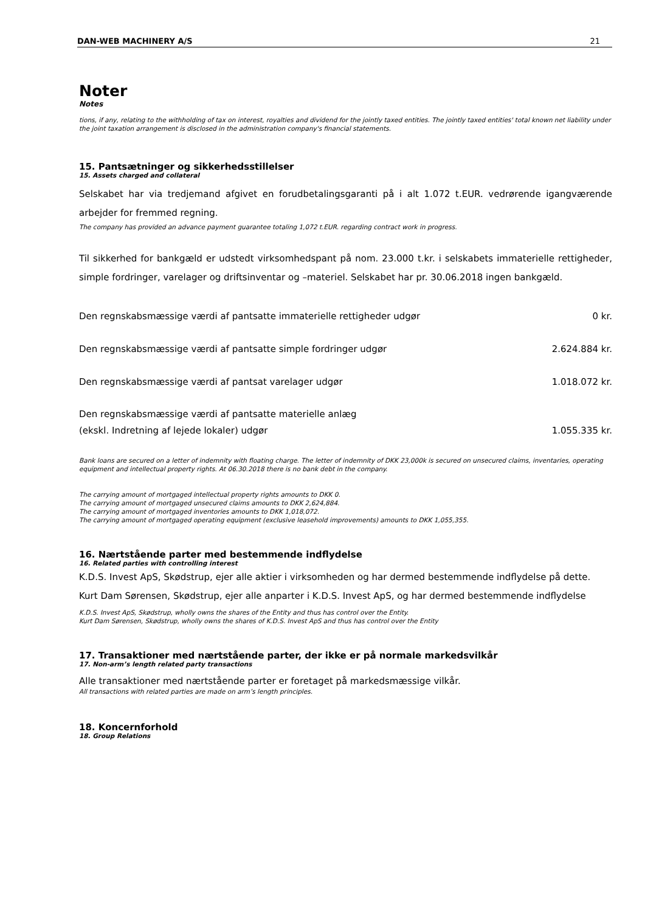DAN-WEB MACHINERY A/S 21
Noter
Notes
tions, if any, relating to the withholding of tax on interest, royalties and dividend for the jointly taxed entities. The jointly taxed entities' total known net liability under the joint taxation arrangement is disclosed in the administration company's financial statements.
15. Pantsætninger og sikkerhedsstillelser
15. Assets charged and collateral
Selskabet har via tredjemand afgivet en forudbetalingsgaranti på i alt 1.072 t.EUR. vedrørende igangværende arbejder for fremmed regning.
The company has provided an advance payment guarantee totaling 1,072 t.EUR. regarding contract work in progress.
Til sikkerhed for bankgæld er udstedt virksomhedspant på nom. 23.000 t.kr. i selskabets immaterielle rettigheder, simple fordringer, varelager og driftsinventar og –materiel. Selskabet har pr. 30.06.2018 ingen bankgæld.
| Den regnskabsmæssige værdi af pantsatte immaterielle rettigheder udgør | 0 kr. |
| Den regnskabsmæssige værdi af pantsatte simple fordringer udgør | 2.624.884 kr. |
| Den regnskabsmæssige værdi af pantsat varelager udgør | 1.018.072 kr. |
| Den regnskabsmæssige værdi af pantsatte materielle anlæg (ekskl. Indretning af lejede lokaler) udgør | 1.055.335 kr. |
Bank loans are secured on a letter of indemnity with floating charge. The letter of indemnity of DKK 23,000k is secured on unsecured claims, inventaries, operating equipment and intellectual property rights. At 06.30.2018 there is no bank debt in the company.
The carrying amount of mortgaged intellectual property rights amounts to DKK 0.
The carrying amount of mortgaged unsecured claims amounts to DKK 2,624,884.
The carrying amount of mortgaged inventories amounts to DKK 1,018,072.
The carrying amount of mortgaged operating equipment (exclusive leasehold improvements) amounts to DKK 1,055,355.
16. Nærtstående parter med bestemmende indflydelse
16. Related parties with controlling interest
K.D.S. Invest ApS, Skødstrup, ejer alle aktier i virksomheden og har dermed bestemmende indflydelse på dette.
Kurt Dam Sørensen, Skødstrup, ejer alle anparter i K.D.S. Invest ApS, og har dermed bestemmende indflydelse
K.D.S. Invest ApS, Skødstrup, wholly owns the shares of the Entity and thus has control over the Entity.
Kurt Dam Sørensen, Skødstrup, wholly owns the shares of K.D.S. Invest ApS and thus has control over the Entity
17. Transaktioner med nærtstående parter, der ikke er på normale markedsvilkår
17. Non-arm’s length related party transactions
Alle transaktioner med nærtstående parter er foretaget på markedsmæssige vilkår.
All transactions with related parties are made on arm’s length principles.
18. Koncernforhold
18. Group Relations